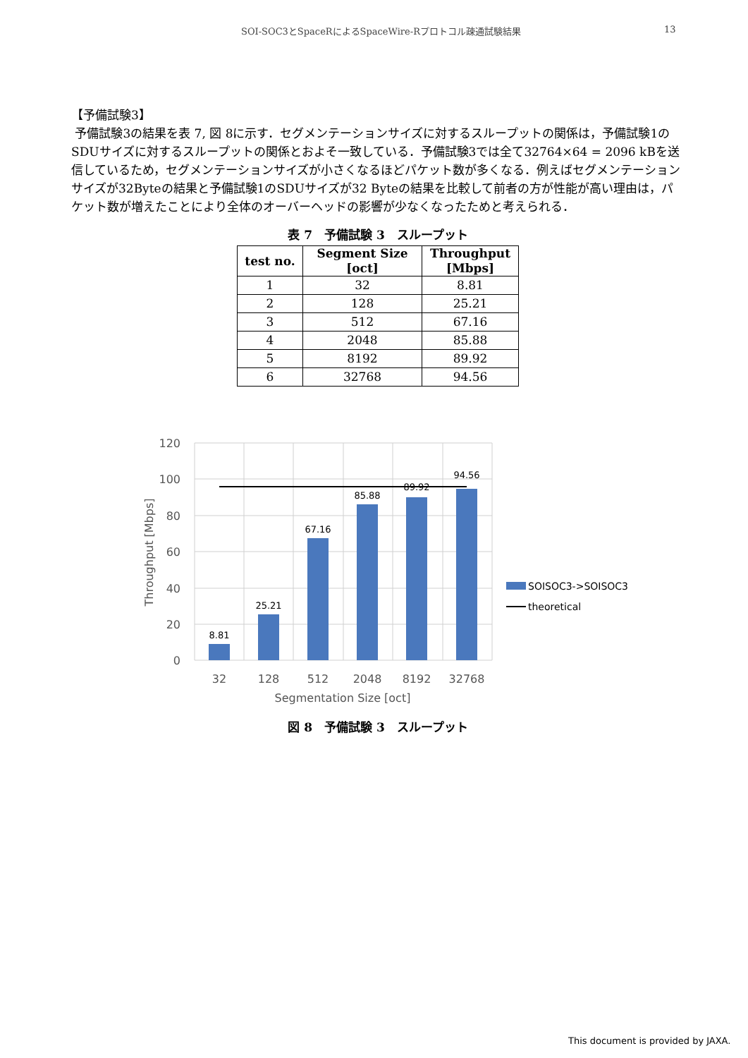SOI-SOC3とSpaceRによるSpaceWire-Rプロトコル疎通試験結果 13
【予備試験3】
予備試験3の結果を表 7, 図 8に示す．セグメンテーションサイズに対するスループットの関係は，予備試験1のSDUサイズに対するスループットの関係とおよそ一致している．予備試験3では全て32764×64 = 2096 kBを送信しているため，セグメンテーションサイズが小さくなるほどパケット数が多くなる．例えばセグメンテーションサイズが32Byteの結果と予備試験1のSDUサイズが32 Byteの結果を比較して前者の方が性能が高い理由は，パケット数が増えたことにより全体のオーバーヘッドの影響が少なくなったためと考えられる．
表 7　予備試験 3　スループット
| test no. | Segment Size [oct] | Throughput [Mbps] |
| --- | --- | --- |
| 1 | 32 | 8.81 |
| 2 | 128 | 25.21 |
| 3 | 512 | 67.16 |
| 4 | 2048 | 85.88 |
| 5 | 8192 | 89.92 |
| 6 | 32768 | 94.56 |
8.81
25.21
67.16
85.88
89.92
94.56
120
100
80
60
40
20
0
32
128
512
2048
8192
32768
Segmentation Size [oct]
Throughput [Mbps]
SOISOC3->SOISOC3
theoretical
図 8　予備試験 3　スループット
This document is provided by JAXA.